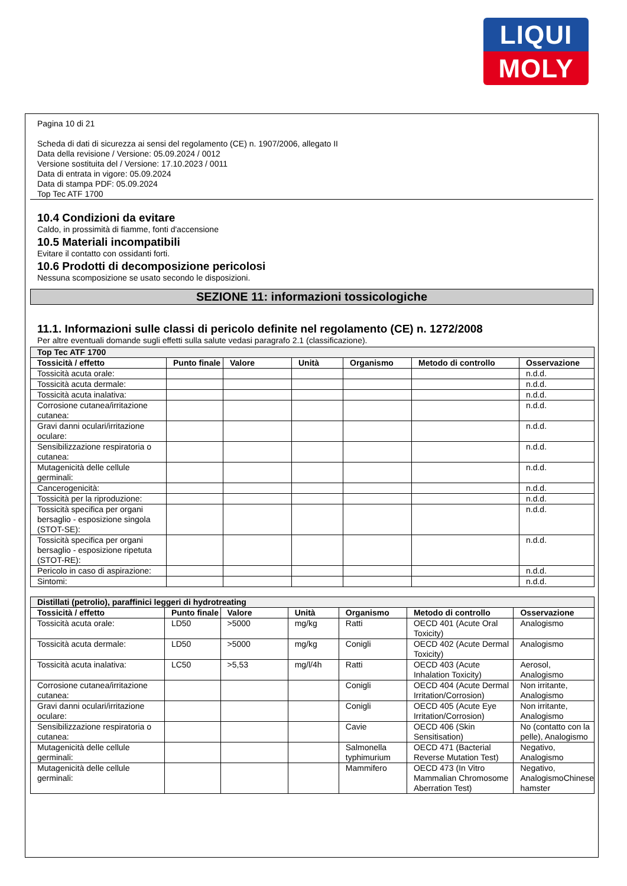LIQUI
MOLY
Pagina 10 di 21
Scheda di dati di sicurezza ai sensi del regolamento (CE) n. 1907/2006, allegato II
Data della revisione / Versione: 05.09.2024 / 0012
Versione sostituita del / Versione: 17.10.2023 / 0011
Data di entrata in vigore: 05.09.2024
Data di stampa PDF: 05.09.2024
Top Tec ATF 1700
10.4 Condizioni da evitare
Caldo, in prossimità di fiamme, fonti d'accensione
10.5 Materiali incompatibili
Evitare il contatto con ossidanti forti.
10.6 Prodotti di decomposizione pericolosi
Nessuna scomposizione se usato secondo le disposizioni.
SEZIONE 11: informazioni tossicologiche
11.1. Informazioni sulle classi di pericolo definite nel regolamento (CE) n. 1272/2008
Per altre eventuali domande sugli effetti sulla salute vedasi paragrafo 2.1 (classificazione).
| Top Tec ATF 1700 | | | | | | |
| Tossicità / effetto | Punto finale | Valore | Unità | Organismo | Metodo di controllo | Osservazione |
| Tossicità acuta orale: | | | | | | n.d.d. |
| Tossicità acuta dermale: | | | | | | n.d.d. |
| Tossicità acuta inalativa: | | | | | | n.d.d. |
| Corrosione cutanea/irritazione cutanea: | | | | | | n.d.d. |
| Gravi danni oculari/irritazione oculare: | | | | | | n.d.d. |
| Sensibilizzazione respiratoria o cutanea: | | | | | | n.d.d. |
| Mutagenicità delle cellule germinali: | | | | | | n.d.d. |
| Cancerogenicità: | | | | | | n.d.d. |
| Tossicità per la riproduzione: | | | | | | n.d.d. |
| Tossicità specifica per organi bersaglio - esposizione singola (STOT-SE): | | | | | | n.d.d. |
| Tossicità specifica per organi bersaglio - esposizione ripetuta (STOT-RE): | | | | | | n.d.d. |
| Pericolo in caso di aspirazione: | | | | | | n.d.d. |
| Sintomi: | | | | | | n.d.d. |
| Distillati (petrolio), paraffinici leggeri di hydrotreating | | | | | | |
| Tossicità / effetto | Punto finale | Valore | Unità | Organismo | Metodo di controllo | Osservazione |
| Tossicità acuta orale: | LD50 | >5000 | mg/kg | Ratti | OECD 401 (Acute Oral Toxicity) | Analogismo |
| Tossicità acuta dermale: | LD50 | >5000 | mg/kg | Conigli | OECD 402 (Acute Dermal Toxicity) | Analogismo |
| Tossicità acuta inalativa: | LC50 | >5,53 | mg/l/4h | Ratti | OECD 403 (Acute Inhalation Toxicity) | Aerosol, Analogismo |
| Corrosione cutanea/irritazione cutanea: | | | | Conigli | OECD 404 (Acute Dermal Irritation/Corrosion) | Non irritante, Analogismo |
| Gravi danni oculari/irritazione oculare: | | | | Conigli | OECD 405 (Acute Eye Irritation/Corrosion) | Non irritante, Analogismo |
| Sensibilizzazione respiratoria o cutanea: | | | | Cavie | OECD 406 (Skin Sensitisation) | No (contatto con la pelle), Analogismo |
| Mutagenicità delle cellule germinali: | | | | Salmonella typhimurium | OECD 471 (Bacterial Reverse Mutation Test) | Negativo, Analogismo |
| Mutagenicità delle cellule germinali: | | | | Mammifero | OECD 473 (In Vitro Mammalian Chromosome Aberration Test) | Negativo, AnalogismoChinese hamster |